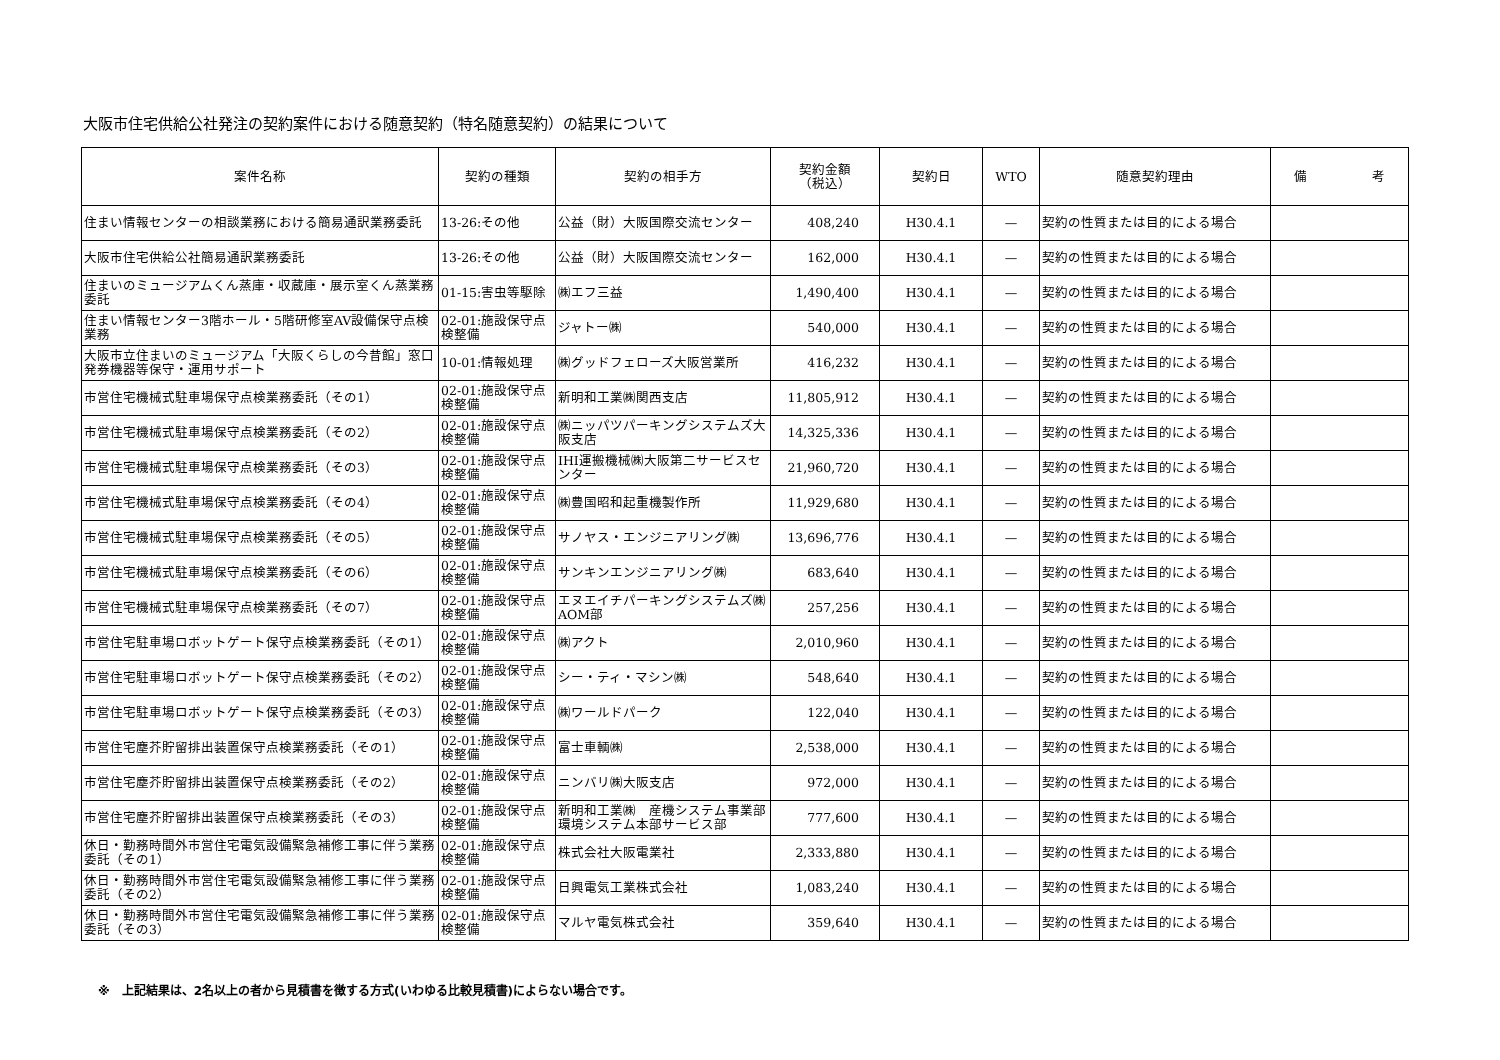大阪市住宅供給公社発注の契約案件における随意契約（特名随意契約）の結果について
| 案件名称 | 契約の種類 | 契約の相手方 | 契約金額 （税込） | 契約日 | WTO | 随意契約理由 | 備 考 |
| --- | --- | --- | --- | --- | --- | --- | --- |
| 住まい情報センターの相談業務における簡易通訳業務委託 | 13-26:その他 | 公益（財）大阪国際交流センター | 408,240 | H30.4.1 | — | 契約の性質または目的による場合 | |
| 大阪市住宅供給公社簡易通訳業務委託 | 13-26:その他 | 公益（財）大阪国際交流センター | 162,000 | H30.4.1 | — | 契約の性質または目的による場合 | |
| 住まいのミュージアムくん蒸庫・収蔵庫・展示室くん蒸業務委託 | 01-15:害虫等駆除 | ㈱エフ三益 | 1,490,400 | H30.4.1 | — | 契約の性質または目的による場合 | |
| 住まい情報センター3階ホール・5階研修室AV設備保守点検業務 | 02-01:施設保守点検整備 | ジャトー㈱ | 540,000 | H30.4.1 | — | 契約の性質または目的による場合 | |
| 大阪市立住まいのミュージアム「大阪くらしの今昔館」窓口発券機器等保守・運用サポート | 10-01:情報処理 | ㈱グッドフェローズ大阪営業所 | 416,232 | H30.4.1 | — | 契約の性質または目的による場合 | |
| 市営住宅機械式駐車場保守点検業務委託（その1） | 02-01:施設保守点検整備 | 新明和工業㈱関西支店 | 11,805,912 | H30.4.1 | — | 契約の性質または目的による場合 | |
| 市営住宅機械式駐車場保守点検業務委託（その2） | 02-01:施設保守点検整備 | ㈱ニッパツパーキングシステムズ大阪支店 | 14,325,336 | H30.4.1 | — | 契約の性質または目的による場合 | |
| 市営住宅機械式駐車場保守点検業務委託（その3） | 02-01:施設保守点検整備 | IHI運搬機械㈱大阪第二サービスセンター | 21,960,720 | H30.4.1 | — | 契約の性質または目的による場合 | |
| 市営住宅機械式駐車場保守点検業務委託（その4） | 02-01:施設保守点検整備 | ㈱豊国昭和起重機製作所 | 11,929,680 | H30.4.1 | — | 契約の性質または目的による場合 | |
| 市営住宅機械式駐車場保守点検業務委託（その5） | 02-01:施設保守点検整備 | サノヤス・エンジニアリング㈱ | 13,696,776 | H30.4.1 | — | 契約の性質または目的による場合 | |
| 市営住宅機械式駐車場保守点検業務委託（その6） | 02-01:施設保守点検整備 | サンキンエンジニアリング㈱ | 683,640 | H30.4.1 | — | 契約の性質または目的による場合 | |
| 市営住宅機械式駐車場保守点検業務委託（その7） | 02-01:施設保守点検整備 | エヌエイチパーキングシステムズ㈱AOM部 | 257,256 | H30.4.1 | — | 契約の性質または目的による場合 | |
| 市営住宅駐車場ロボットゲート保守点検業務委託（その1） | 02-01:施設保守点検整備 | ㈱アクト | 2,010,960 | H30.4.1 | — | 契約の性質または目的による場合 | |
| 市営住宅駐車場ロボットゲート保守点検業務委託（その2） | 02-01:施設保守点検整備 | シー・ティ・マシン㈱ | 548,640 | H30.4.1 | — | 契約の性質または目的による場合 | |
| 市営住宅駐車場ロボットゲート保守点検業務委託（その3） | 02-01:施設保守点検整備 | ㈱ワールドパーク | 122,040 | H30.4.1 | — | 契約の性質または目的による場合 | |
| 市営住宅塵芥貯留排出装置保守点検業務委託（その1） | 02-01:施設保守点検整備 | 富士車輌㈱ | 2,538,000 | H30.4.1 | — | 契約の性質または目的による場合 | |
| 市営住宅塵芥貯留排出装置保守点検業務委託（その2） | 02-01:施設保守点検整備 | ニンバリ㈱大阪支店 | 972,000 | H30.4.1 | — | 契約の性質または目的による場合 | |
| 市営住宅塵芥貯留排出装置保守点検業務委託（その3） | 02-01:施設保守点検整備 | 新明和工業㈱ 産機システム事業部環境システム本部サービス部 | 777,600 | H30.4.1 | — | 契約の性質または目的による場合 | |
| 休日・勤務時間外市営住宅電気設備緊急補修工事に伴う業務委託（その1） | 02-01:施設保守点検整備 | 株式会社大阪電業社 | 2,333,880 | H30.4.1 | — | 契約の性質または目的による場合 | |
| 休日・勤務時間外市営住宅電気設備緊急補修工事に伴う業務委託（その2） | 02-01:施設保守点検整備 | 日興電気工業株式会社 | 1,083,240 | H30.4.1 | — | 契約の性質または目的による場合 | |
| 休日・勤務時間外市営住宅電気設備緊急補修工事に伴う業務委託（その3） | 02-01:施設保守点検整備 | マルヤ電気株式会社 | 359,640 | H30.4.1 | — | 契約の性質または目的による場合 | |
※　上記結果は、2名以上の者から見積書を徴する方式(いわゆる比較見積書)によらない場合です。